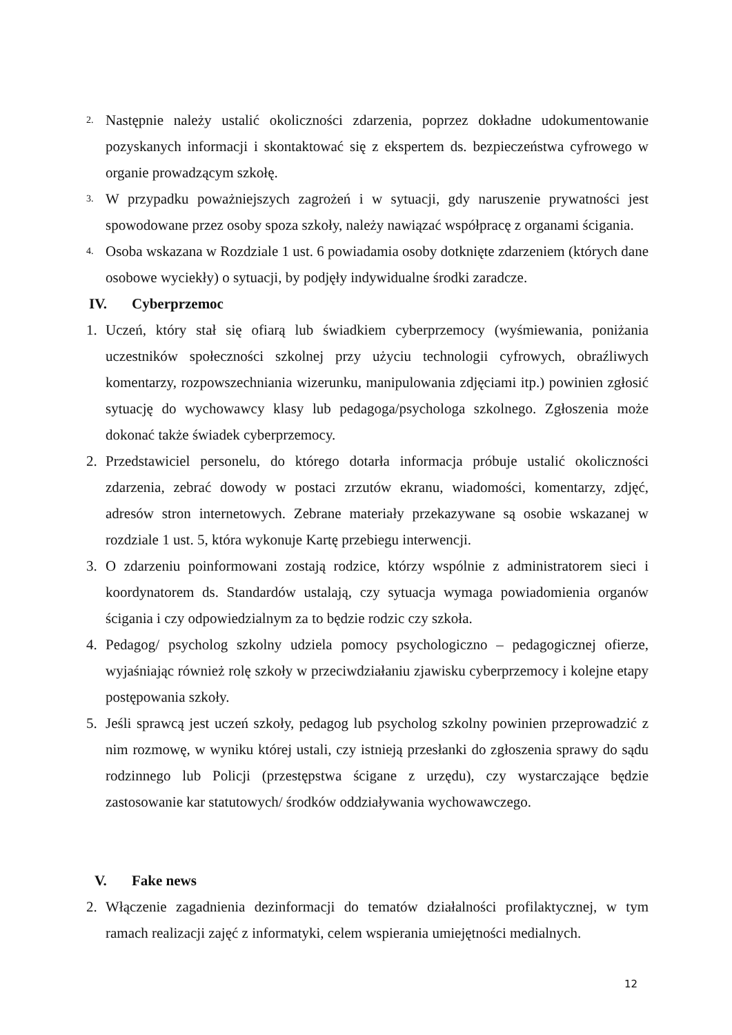2. Następnie należy ustalić okoliczności zdarzenia, poprzez dokładne udokumentowanie pozyskanych informacji i skontaktować się z ekspertem ds. bezpieczeństwa cyfrowego w organie prowadzącym szkołę.
3. W przypadku poważniejszych zagrożeń i w sytuacji, gdy naruszenie prywatności jest spowodowane przez osoby spoza szkoły, należy nawiązać współpracę z organami ścigania.
4. Osoba wskazana w Rozdziale 1 ust. 6 powiadamia osoby dotknięte zdarzeniem (których dane osobowe wyciekły) o sytuacji, by podjęły indywidualne środki zaradcze.
IV. Cyberprzemoc
1. Uczeń, który stał się ofiarą lub świadkiem cyberprzemocy (wyśmiewania, poniżania uczestników społeczności szkolnej przy użyciu technologii cyfrowych, obraźliwych komentarzy, rozpowszechniania wizerunku, manipulowania zdjęciami itp.) powinien zgłosić sytuację do wychowawcy klasy lub pedagoga/psychologa szkolnego. Zgłoszenia może dokonać także świadek cyberprzemocy.
2. Przedstawiciel personelu, do którego dotarła informacja próbuje ustalić okoliczności zdarzenia, zebrać dowody w postaci zrzutów ekranu, wiadomości, komentarzy, zdjęć, adresów stron internetowych. Zebrane materiały przekazywane są osobie wskazanej w rozdziale 1 ust. 5, która wykonuje Kartę przebiegu interwencji.
3. O zdarzeniu poinformowani zostają rodzice, którzy wspólnie z administratorem sieci i koordynatorem ds. Standardów ustalają, czy sytuacja wymaga powiadomienia organów ścigania i czy odpowiedzialnym za to będzie rodzic czy szkoła.
4. Pedagog/ psycholog szkolny udziela pomocy psychologiczno – pedagogicznej ofierze, wyjaśniając również rolę szkoły w przeciwdziałaniu zjawisku cyberprzemocy i kolejne etapy postępowania szkoły.
5. Jeśli sprawcą jest uczeń szkoły, pedagog lub psycholog szkolny powinien przeprowadzić z nim rozmowę, w wyniku której ustali, czy istnieją przesłanki do zgłoszenia sprawy do sądu rodzinnego lub Policji (przestępstwa ścigane z urzędu), czy wystarczające będzie zastosowanie kar statutowych/ środków oddziaływania wychowawczego.
V. Fake news
2. Włączenie zagadnienia dezinformacji do tematów działalności profilaktycznej, w tym ramach realizacji zajęć z informatyki, celem wspierania umiejętności medialnych.
12